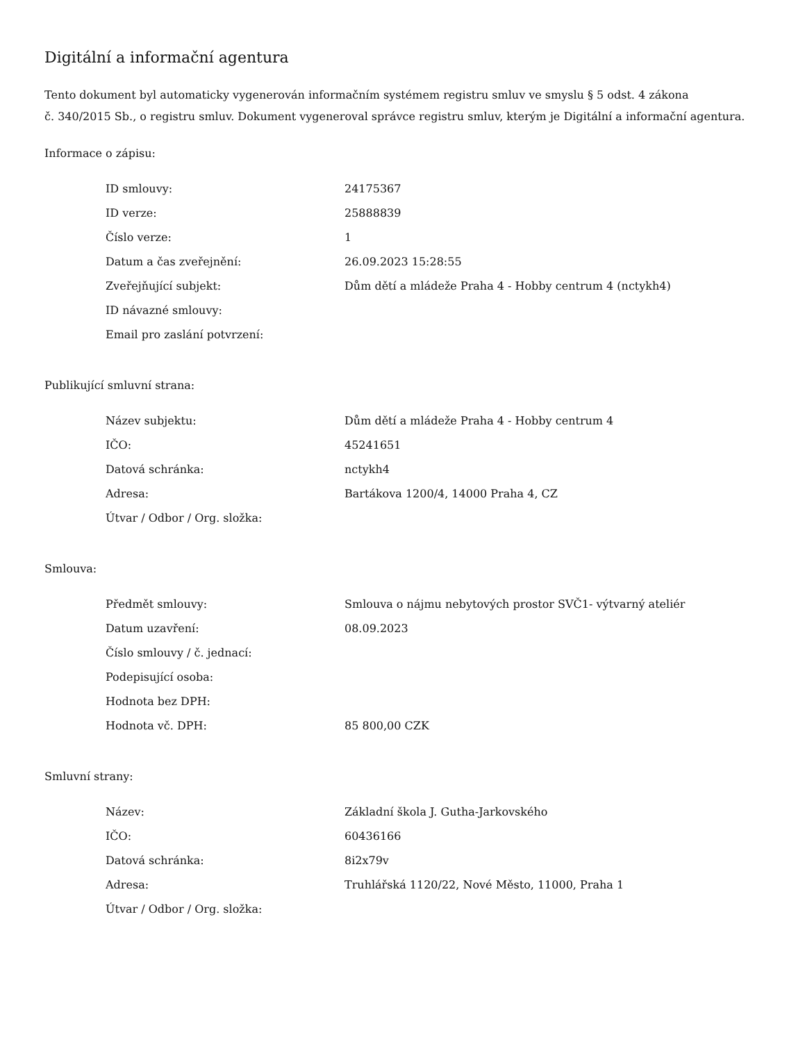Digitální a informační agentura
Tento dokument byl automaticky vygenerován informačním systémem registru smluv ve smyslu § 5 odst. 4 zákona
č. 340/2015 Sb., o registru smluv. Dokument vygeneroval správce registru smluv, kterým je Digitální a informační agentura.
Informace o zápisu:
| ID smlouvy: | 24175367 |
| ID verze: | 25888839 |
| Číslo verze: | 1 |
| Datum a čas zveřejnění: | 26.09.2023 15:28:55 |
| Zveřejňující subjekt: | Dům dětí a mládeže Praha 4 - Hobby centrum 4 (nctykh4) |
| ID návazné smlouvy: | |
| Email pro zaslání potvrzení: | |
Publikující smluvní strana:
| Název subjektu: | Dům dětí a mládeže Praha 4 - Hobby centrum 4 |
| IČO: | 45241651 |
| Datová schránka: | nctykh4 |
| Adresa: | Bartákova 1200/4, 14000 Praha 4, CZ |
| Útvar / Odbor / Org. složka: | |
Smlouva:
| Předmět smlouvy: | Smlouva o nájmu nebytových prostor SVČ1- výtvarný ateliér |
| Datum uzavření: | 08.09.2023 |
| Číslo smlouvy / č. jednací: | |
| Podepisující osoba: | |
| Hodnota bez DPH: | |
| Hodnota vč. DPH: | 85 800,00 CZK |
Smluvní strany:
| Název: | Základní škola J. Gutha-Jarkovského |
| IČO: | 60436166 |
| Datová schránka: | 8i2x79v |
| Adresa: | Truhlářská 1120/22, Nové Město, 11000, Praha 1 |
| Útvar / Odbor / Org. složka: | |